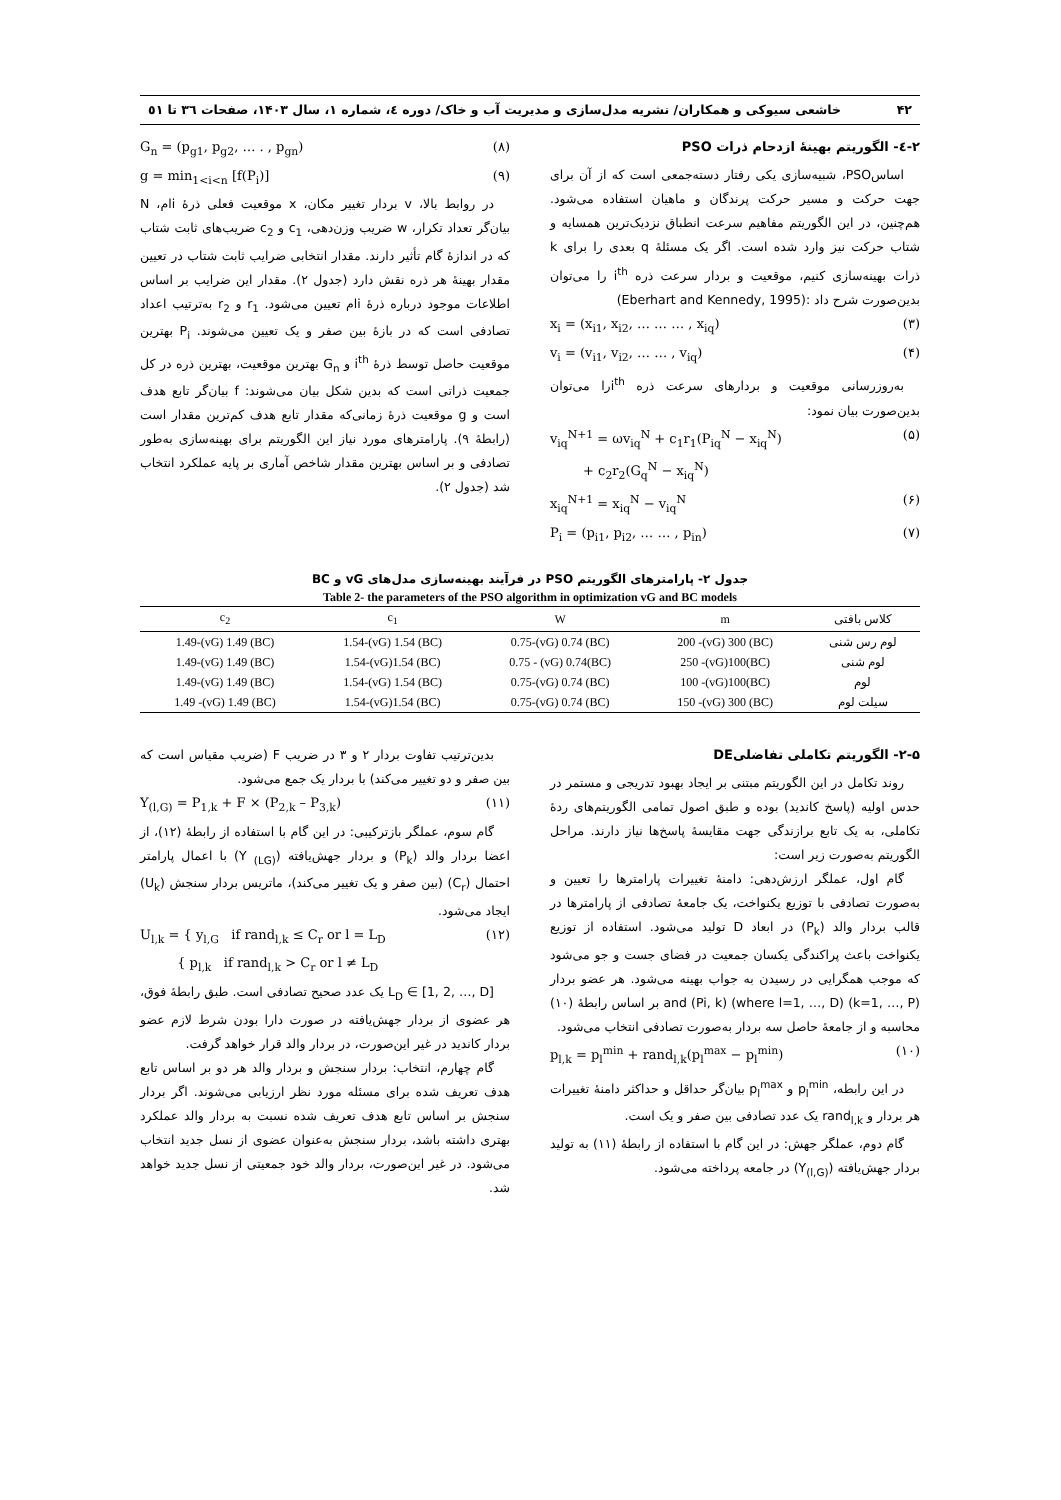۴۲ خاشعی سیوکی و همکاران/ نشریه مدل‌سازی و مدیریت آب و خاک/ دوره ٤، شماره ۱، سال ۱۴۰۳، صفحات ٣٦ تا ٥١
۲-٤- الگوریتم بهینهٔ ازدحام ذرات PSO
اساسPSO، شبیه‌سازی یکی رفتار دسته‌جمعی است که از آن برای جهت حرکت و مسیر حرکت پرندگان و ماهیان استفاده می‌شود. هم‌چنین، در این الگوریتم مفاهیم سرعت انطباق نزدیک‌ترین همسایه و شتاب حرکت نیز وارد شده است. اگر یک مسئلهٔ q بعدی را برای k ذرات بهینه‌سازی کنیم، موقعیت و بردار سرعت ذره i<sup>th</sup> را می‌توان بدین‌صورت شرح داد :(Eberhart and Kennedy, 1995)
x<sub>i</sub> = (x<sub>i1</sub>, x<sub>i2</sub>, … … … , x<sub>iq</sub>) (۳)
v<sub>i</sub> = (v<sub>i1</sub>, v<sub>i2</sub>, … … , v<sub>iq</sub>) (۴)
به‌روزرسانی موقعیت و بردارهای سرعت ذره i<sup>th</sup>را می‌توان بدین‌صورت بیان نمود:
v<sub>iq</sub><sup>N+1</sup> = ωv<sub>iq</sub><sup>N</sup> + c<sub>1</sub>r<sub>1</sub>(P<sub>iq</sub><sup>N</sup> − x<sub>iq</sub><sup>N</sup>)
+ c<sub>2</sub>r<sub>2</sub>(G<sub>q</sub><sup>N</sup> − x<sub>iq</sub><sup>N</sup>) (۵)
x<sub>iq</sub><sup>N+1</sup> = x<sub>iq</sub><sup>N</sup> − v<sub>iq</sub><sup>N</sup> (۶)
P<sub>i</sub> = (p<sub>i1</sub>, p<sub>i2</sub>, … … , p<sub>in</sub>) (۷)
G<sub>n</sub> = (p<sub>g1</sub>, p<sub>g2</sub>, … . , p<sub>gn</sub>) (۸)
g = min<sub>1<i<n</sub> [f(P<sub>i</sub>)] (۹)
در روابط بالا، v بردار تغییر مکان، x موقعیت فعلی ذرهٔ iام، N بیان‌گر تعداد تکرار، w ضریب وزن‌دهی، c<sub>1</sub> و c<sub>2</sub> ضریب‌های ثابت شتاب که در اندازهٔ گام تأثیر دارند. مقدار انتخابی ضرایب ثابت شتاب در تعیین مقدار بهینهٔ هر ذره نقش دارد (جدول ۲). مقدار این ضرایب بر اساس اطلاعات موجود درباره ذرهٔ iام تعیین می‌شود. r<sub>1</sub> و r<sub>2</sub> به‌ترتیب اعداد تصادفی است که در بازهٔ بین صفر و یک تعیین می‌شوند. P<sub>i</sub> بهترین موقعیت حاصل توسط ذرهٔ i<sup>th</sup> و G<sub>n</sub> بهترین موقعیت، بهترین ذره در کل جمعیت ذراتی است که بدین شکل بیان می‌شوند: f بیان‌گر تابع هدف است و g موقعیت ذرهٔ زمانی‌که مقدار تابع هدف کم‌ترین مقدار است (رابطهٔ ۹). پارامترهای مورد نیاز این الگوریتم برای بهینه‌سازی به‌طور تصادفی و بر اساس بهترین مقدار شاخص آماری بر پایه عملکرد انتخاب شد (جدول ۲).
جدول ۲- پارامترهای الگوریتم PSO در فرآیند بهینه‌سازی مدل‌های vG و BC
Table 2- the parameters of the PSO algorithm in optimization vG and BC models
| کلاس بافتی | m | W | c<sub>1</sub> | c<sub>2</sub> |
| --- | --- | --- | --- | --- |
| لوم رس شنی | (BC) 200 -(vG) 300 | (BC) 0.75-(vG) 0.74 | (BC) 1.54-(vG) 1.54 | (BC) 1.49-(vG) 1.49 |
| لوم شنی | (BC)250 -(vG)100 | (BC)0.75 - (vG) 0.74 | (BC) 1.54-(vG)1.54 | (BC) 1.49-(vG) 1.49 |
| لوم | (BC)100 -(vG)100 | (BC) 0.75-(vG) 0.74 | (BC) 1.54-(vG) 1.54 | (BC) 1.49-(vG) 1.49 |
| سیلت لوم | (BC) 150 -(vG) 300 | (BC) 0.75-(vG) 0.74 | (BC) 1.54-(vG)1.54 | (BC) 1.49 -(vG) 1.49 |
۲-۵- الگوریتم تکاملی تفاضلیDE
روند تکامل در این الگوریتم مبتنی بر ایجاد بهبود تدریجی و مستمر در حدس اولیه (پاسخ کاندید) بوده و طبق اصول تمامی الگوریتم‌های ردهٔ تکاملی، به یک تابع برازندگی جهت مقایسهٔ پاسخ‌ها نیاز دارند. مراحل الگوریتم به‌صورت زیر است:
گام اول، عملگر ارزش‌دهی: دامنهٔ تغییرات پارامترها را تعیین و به‌صورت تصادفی با توزیع یکنواخت، یک جامعهٔ تصادفی از پارامترها در قالب بردار والد (P<sub>k</sub>) در ابعاد D تولید می‌شود. استفاده از توزیع یکنواخت باعث پراکندگی یکسان جمعیت در فضای جست و جو می‌شود که موجب همگرایی در رسیدن به جواب بهینه می‌شود. هر عضو بردار (k=1, …, P) and (Pi, k) (where l=1, …, D) بر اساس رابطهٔ (۱۰) محاسبه و از جامعهٔ حاصل سه بردار به‌صورت تصادفی انتخاب می‌شود.
p<sub>l,k</sub> = p<sub>l</sub><sup>min</sup> + rand<sub>l,k</sub>(p<sub>l</sub><sup>max</sup> − p<sub>l</sub><sup>min</sup>) (۱۰)
در این رابطه، p<sub>l</sub><sup>min</sup> و p<sub>l</sub><sup>max</sup> بیان‌گر حداقل و حداکثر دامنهٔ تغییرات هر بردار و rand<sub>l,k</sub> یک عدد تصادفی بین صفر و یک است.
گام دوم، عملگر جهش: در این گام با استفاده از رابطهٔ (۱۱) به تولید بردار جهش‌یافته (Y<sub>(l,G)</sub>) در جامعه پرداخته می‌شود.
بدین‌ترتیب تفاوت بردار ۲ و ۳ در ضریب F (ضریب مقیاس است که بین صفر و دو تغییر می‌کند) با بردار یک جمع می‌شود.
Y<sub>(l,G)</sub> = P<sub>1,k</sub> + F × (P<sub>2,k</sub> – P<sub>3,k</sub>) (۱۱)
گام سوم، عملگر بازترکیبی: در این گام با استفاده از رابطهٔ (۱۲)، از اعضا بردار والد (P<sub>k</sub>) و بردار جهش‌یافته (Y <sub>(LG)</sub>) با اعمال پارامتر احتمال (C<sub>r</sub>) (بین صفر و یک تغییر می‌کند)، ماتریس بردار سنجش (U<sub>k</sub>) ایجاد می‌شود.
U<sub>l,k</sub> = { y<sub>l,G</sub> if rand<sub>l,k</sub> ≤ C<sub>r</sub> or l = L<sub>D</sub>
{ p<sub>l,k</sub> if rand<sub>l,k</sub> > C<sub>r</sub> or l ≠ L<sub>D</sub> (۱۲)
L<sub>D</sub> ∈ [1, 2, …, D] یک عدد صحیح تصادفی است. طبق رابطهٔ فوق، هر عضوی از بردار جهش‌یافته در صورت دارا بودن شرط لازم عضو بردار کاندید در غیر این‌صورت، در بردار والد قرار خواهد گرفت.
گام چهارم، انتخاب: بردار سنجش و بردار والد هر دو بر اساس تابع هدف تعریف شده برای مسئله مورد نظر ارزیابی می‌شوند. اگر بردار سنجش بر اساس تابع هدف تعریف شده نسبت به بردار والد عملکرد بهتری داشته باشد، بردار سنجش به‌عنوان عضوی از نسل جدید انتخاب می‌شود. در غیر این‌صورت، بردار والد خود جمعیتی از نسل جدید خواهد شد.